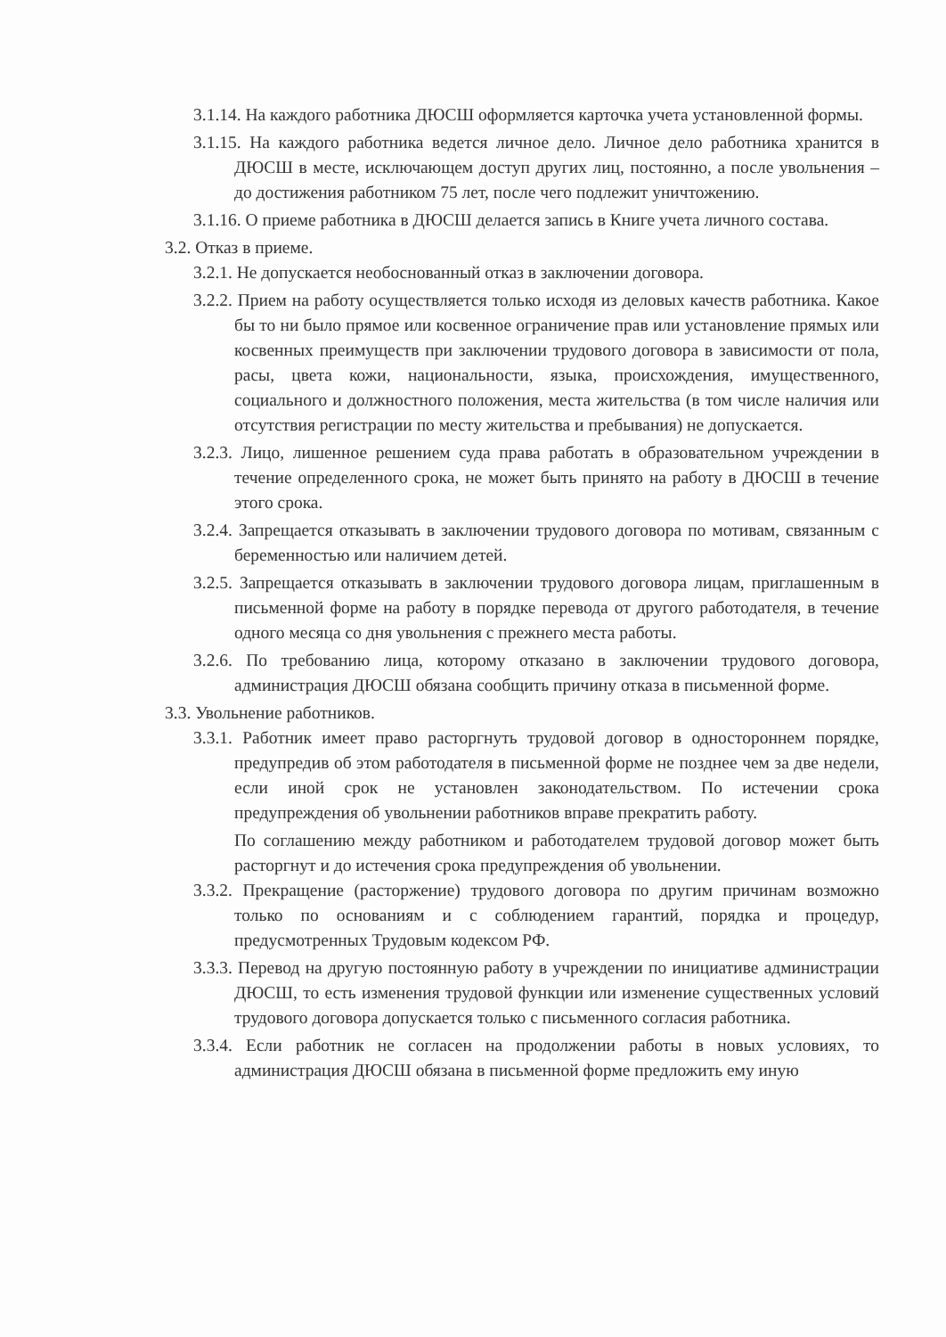3.1.14. На каждого работника ДЮСШ оформляется карточка учета установленной формы.
3.1.15. На каждого работника ведется личное дело. Личное дело работника хранится в ДЮСШ в месте, исключающем доступ других лиц, постоянно, а после увольнения – до достижения работником 75 лет, после чего подлежит уничтожению.
3.1.16. О приеме работника в ДЮСШ делается запись в Книге учета личного состава.
3.2. Отказ в приеме.
3.2.1. Не допускается необоснованный отказ в заключении договора.
3.2.2. Прием на работу осуществляется только исходя из деловых качеств работника. Какое бы то ни было прямое или косвенное ограничение прав или установление прямых или косвенных преимуществ при заключении трудового договора в зависимости от пола, расы, цвета кожи, национальности, языка, происхождения, имущественного, социального и должностного положения, места жительства (в том числе наличия или отсутствия регистрации по месту жительства и пребывания) не допускается.
3.2.3. Лицо, лишенное решением суда права работать в образовательном учреждении в течение определенного срока, не может быть принято на работу в ДЮСШ в течение этого срока.
3.2.4. Запрещается отказывать в заключении трудового договора по мотивам, связанным с беременностью или наличием детей.
3.2.5. Запрещается отказывать в заключении трудового договора лицам, приглашенным в письменной форме на работу в порядке перевода от другого работодателя, в течение одного месяца со дня увольнения с прежнего места работы.
3.2.6. По требованию лица, которому отказано в заключении трудового договора, администрация ДЮСШ обязана сообщить причину отказа в письменной форме.
3.3. Увольнение работников.
3.3.1. Работник имеет право расторгнуть трудовой договор в одностороннем порядке, предупредив об этом работодателя в письменной форме не позднее чем за две недели, если иной срок не установлен законодательством. По истечении срока предупреждения об увольнении работников вправе прекратить работу.
По соглашению между работником и работодателем трудовой договор может быть расторгнут и до истечения срока предупреждения об увольнении.
3.3.2. Прекращение (расторжение) трудового договора по другим причинам возможно только по основаниям и с соблюдением гарантий, порядка и процедур, предусмотренных Трудовым кодексом РФ.
3.3.3. Перевод на другую постоянную работу в учреждении по инициативе администрации ДЮСШ, то есть изменения трудовой функции или изменение существенных условий трудового договора допускается только с письменного согласия работника.
3.3.4. Если работник не согласен на продолжении работы в новых условиях, то администрация ДЮСШ обязана в письменной форме предложить ему иную